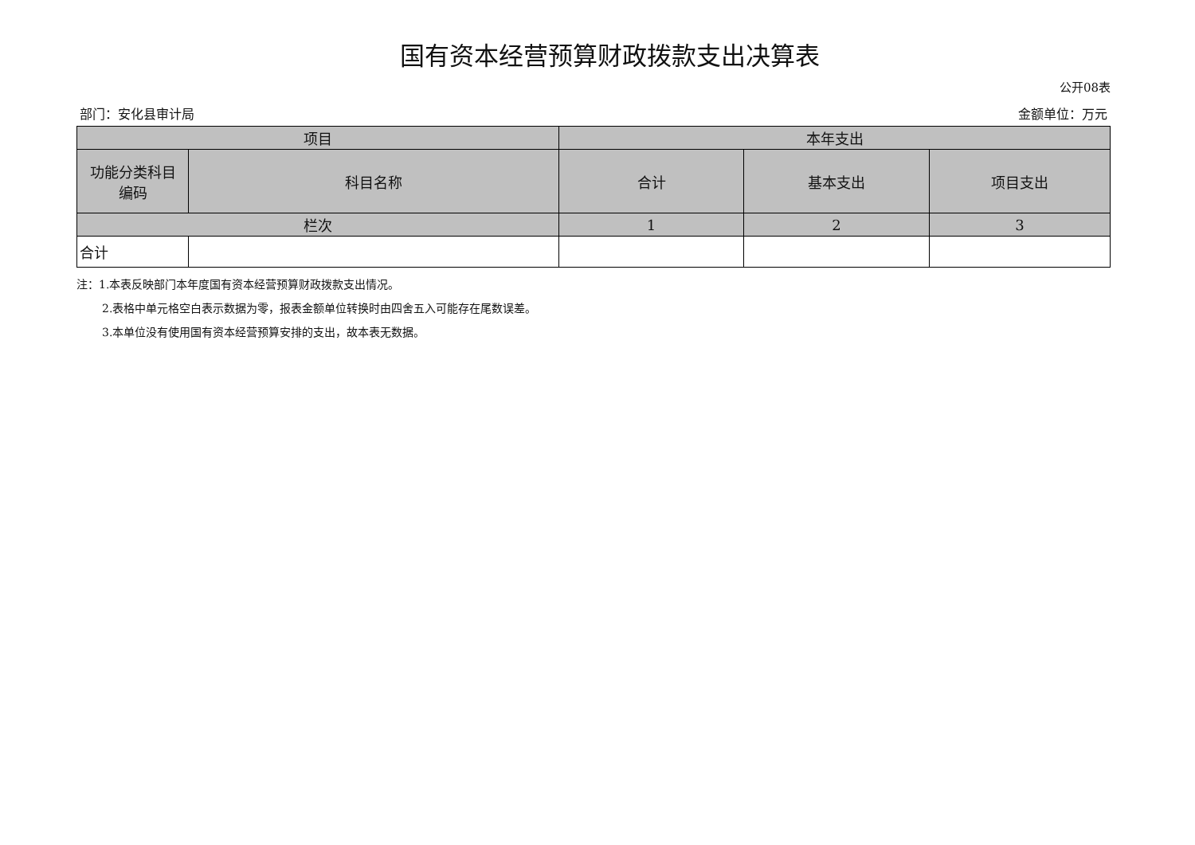国有资本经营预算财政拨款支出决算表
公开08表
部门：安化县审计局 金额单位：万元
| 项目 | | 本年支出 | | |
| --- | --- | --- | --- | --- |
| 功能分类科目 编码 | 科目名称 | 合计 | 基本支出 | 项目支出 |
| 栏次 | | 1 | 2 | 3 |
| 合计 | | | | |
注：1.本表反映部门本年度国有资本经营预算财政拨款支出情况。
2.表格中单元格空白表示数据为零，报表金额单位转换时由四舍五入可能存在尾数误差。
3.本单位没有使用国有资本经营预算安排的支出，故本表无数据。